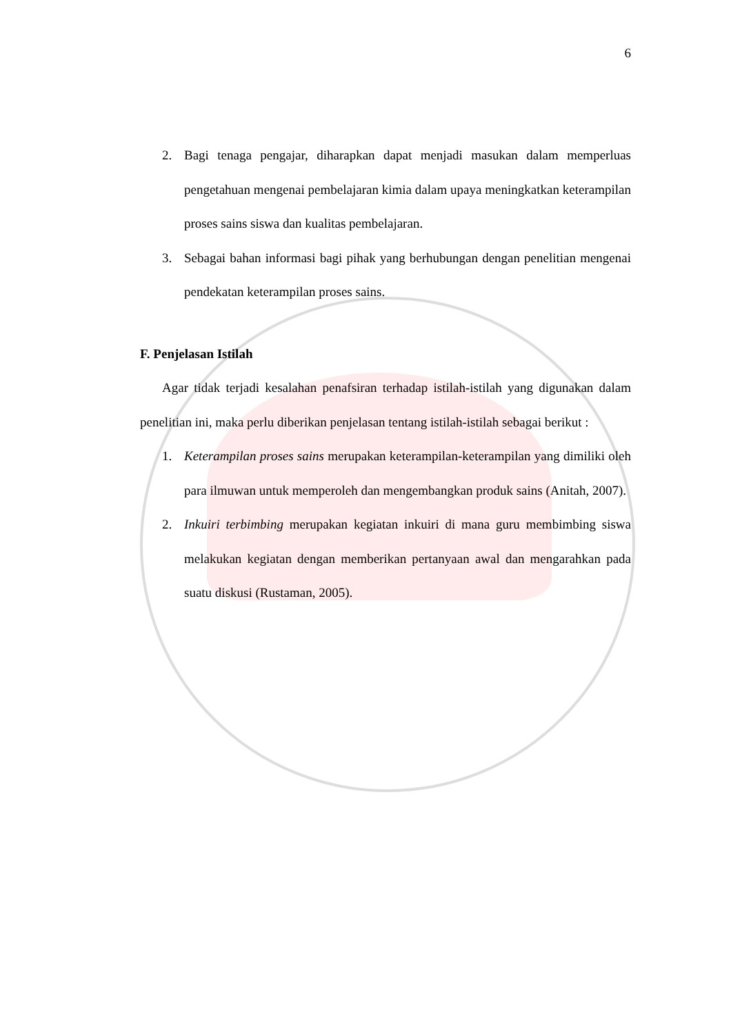6
2. Bagi tenaga pengajar, diharapkan dapat menjadi masukan dalam memperluas pengetahuan mengenai pembelajaran kimia dalam upaya meningkatkan keterampilan proses sains siswa dan kualitas pembelajaran.
3. Sebagai bahan informasi bagi pihak yang berhubungan dengan penelitian mengenai pendekatan keterampilan proses sains.
F. Penjelasan Istilah
Agar tidak terjadi kesalahan penafsiran terhadap istilah-istilah yang digunakan dalam penelitian ini, maka perlu diberikan penjelasan tentang istilah-istilah sebagai berikut :
1. Keterampilan proses sains merupakan keterampilan-keterampilan yang dimiliki oleh para ilmuwan untuk memperoleh dan mengembangkan produk sains (Anitah, 2007).
2. Inkuiri terbimbing merupakan kegiatan inkuiri di mana guru membimbing siswa melakukan kegiatan dengan memberikan pertanyaan awal dan mengarahkan pada suatu diskusi (Rustaman, 2005).